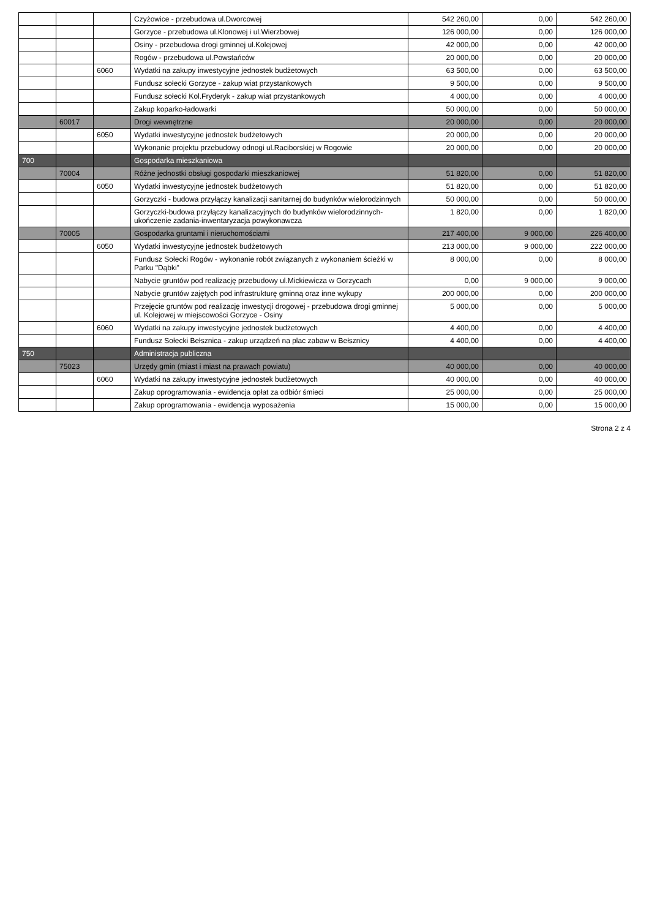| | | | Czyżowice - przebudowa ul.Dworcowej | 542 260,00 | 0,00 | 542 260,00 |
| | | | Gorzyce - przebudowa ul.Klonowej i ul.Wierzbowej | 126 000,00 | 0,00 | 126 000,00 |
| | | | Osiny - przebudowa drogi gminnej ul.Kolejowej | 42 000,00 | 0,00 | 42 000,00 |
| | | | Rogów - przebudowa ul.Powstańców | 20 000,00 | 0,00 | 20 000,00 |
| | | 6060 | Wydatki na zakupy inwestycyjne jednostek budżetowych | 63 500,00 | 0,00 | 63 500,00 |
| | | | Fundusz sołecki Gorzyce - zakup wiat przystankowych | 9 500,00 | 0,00 | 9 500,00 |
| | | | Fundusz sołecki Kol.Fryderyk - zakup wiat przystankowych | 4 000,00 | 0,00 | 4 000,00 |
| | | | Zakup koparko-ładowarki | 50 000,00 | 0,00 | 50 000,00 |
| | 60017 | | Drogi wewnętrzne | 20 000,00 | 0,00 | 20 000,00 |
| | | 6050 | Wydatki inwestycyjne jednostek budżetowych | 20 000,00 | 0,00 | 20 000,00 |
| | | | Wykonanie projektu przebudowy odnogi ul.Raciborskiej w Rogowie | 20 000,00 | 0,00 | 20 000,00 |
| 700 | | | Gospodarka mieszkaniowa | | | |
| | 70004 | | Różne jednostki obsługi gospodarki mieszkaniowej | 51 820,00 | 0,00 | 51 820,00 |
| | | 6050 | Wydatki inwestycyjne jednostek budżetowych | 51 820,00 | 0,00 | 51 820,00 |
| | | | Gorzyczki - budowa przyłączy kanalizacji sanitarnej do budynków wielorodzinnych | 50 000,00 | 0,00 | 50 000,00 |
| | | | Gorzyczki-budowa przyłączy kanalizacyjnych do budynków wielorodzinnych-ukończenie zadania-inwentaryzacja powykonawcza | 1 820,00 | 0,00 | 1 820,00 |
| | 70005 | | Gospodarka gruntami i nieruchomościami | 217 400,00 | 9 000,00 | 226 400,00 |
| | | 6050 | Wydatki inwestycyjne jednostek budżetowych | 213 000,00 | 9 000,00 | 222 000,00 |
| | | | Fundusz Sołecki Rogów - wykonanie robót związanych z wykonaniem ścieżki w Parku "Dąbki" | 8 000,00 | 0,00 | 8 000,00 |
| | | | Nabycie gruntów pod realizację przebudowy ul.Mickiewicza w Gorzycach | 0,00 | 9 000,00 | 9 000,00 |
| | | | Nabycie gruntów zajętych pod infrastrukturę gminną oraz inne wykupy | 200 000,00 | 0,00 | 200 000,00 |
| | | | Przejęcie gruntów pod realizację inwestycji drogowej - przebudowa drogi gminnej ul. Kolejowej w miejscowości Gorzyce - Osiny | 5 000,00 | 0,00 | 5 000,00 |
| | | 6060 | Wydatki na zakupy inwestycyjne jednostek budżetowych | 4 400,00 | 0,00 | 4 400,00 |
| | | | Fundusz Sołecki Bełsznica - zakup urządzeń na plac zabaw w Bełsznicy | 4 400,00 | 0,00 | 4 400,00 |
| 750 | | | Administracja publiczna | | | |
| | 75023 | | Urzędy gmin (miast i miast na prawach powiatu) | 40 000,00 | 0,00 | 40 000,00 |
| | | 6060 | Wydatki na zakupy inwestycyjne jednostek budżetowych | 40 000,00 | 0,00 | 40 000,00 |
| | | | Zakup oprogramowania - ewidencja opłat za odbiór śmieci | 25 000,00 | 0,00 | 25 000,00 |
| | | | Zakup oprogramowania - ewidencja wyposażenia | 15 000,00 | 0,00 | 15 000,00 |
Strona 2 z 4